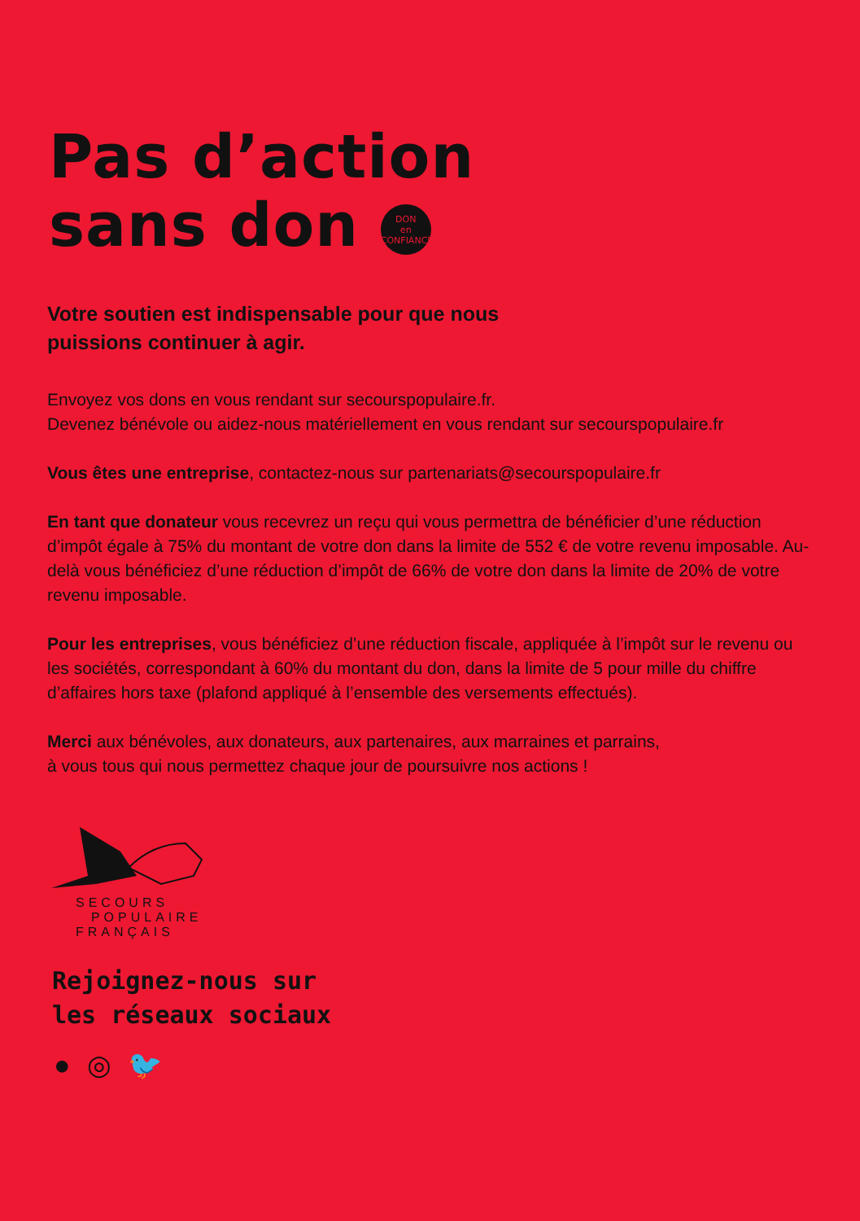Pas d’action
sans don DON
en
CONFIANCE
Votre soutien est indispensable pour que nous
puissions continuer à agir.
Envoyez vos dons en vous rendant sur secourspopulaire.fr.
Devenez bénévole ou aidez-nous matériellement en vous rendant sur secourspopulaire.fr
Vous êtes une entreprise, contactez-nous sur partenariats@secourspopulaire.fr
En tant que donateur vous recevrez un reçu qui vous permettra de bénéficier d’une réduction d’impôt égale à 75% du montant de votre don dans la limite de 552 € de votre revenu imposable. Au-delà vous bénéficiez d’une réduction d’impôt de 66% de votre don dans la limite de 20% de votre revenu imposable.
Pour les entreprises, vous bénéficiez d’une réduction fiscale, appliquée à l’impôt sur le revenu ou les sociétés, correspondant à 60% du montant du don, dans la limite de 5 pour mille du chiffre d’affaires hors taxe (plafond appliqué à l’ensemble des versements effectués).
Merci aux bénévoles, aux donateurs, aux partenaires, aux marraines et parrains,
à vous tous qui nous permettez chaque jour de poursuivre nos actions !
SECOURS
POPULAIRE
FRANÇAIS
Rejoignez-nous sur
les réseaux sociaux
● ◎ 🐦